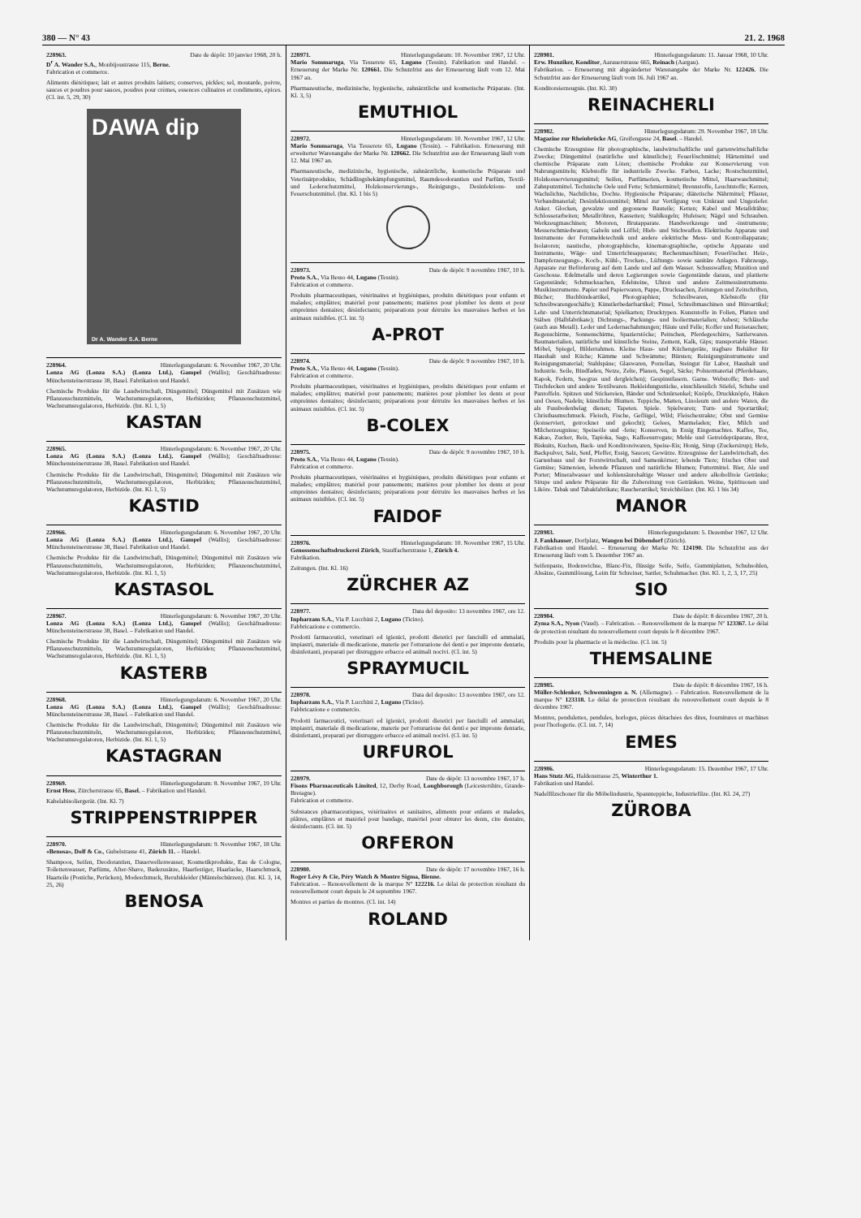380 — N° 43 21. 2. 1968
228963. Date de dépôt: 10 janvier 1968, 20 h.
D<sup>r</sup> A. Wander S.A., Monbijoustrasse 115, Berne.
Fabrication et commerce.
Aliments diététiques; lait et autres produits laitiers; conserves, pickles; sel, moutarde, poivre, sauces et poudres pour sauces, poudres pour crèmes, essences culinaires et condiments, épices. (Cl. int. 5, 29, 30)
DAWA dip
Dr A. Wander S.A. Berne
228964. Hinterlegungsdatum: 6. November 1967, 20 Uhr.
Lonza AG (Lonza S.A.) (Lonza Ltd.), Gampel (Wallis); Geschäftsadresse: Münchensteinerstrasse 38, Basel. Fabrikation und Handel.
Chemische Produkte für die Landwirtschaft, Düngemittel; Düngemittel mit Zusätzen wie Pflanzenschutzmitteln, Wachstumsregulatoren, Herbiziden; Pflanzenschutzmittel, Wachstumsregulatoren, Herbizide. (Int. Kl. 1, 5)
KASTAN
228965. Hinterlegungsdatum: 6. November 1967, 20 Uhr.
Lonza AG (Lonza S.A.) (Lonza Ltd.), Gampel (Wallis); Geschäftsadresse: Münchensteinerstrasse 38, Basel. Fabrikation und Handel.
Chemische Produkte für die Landwirtschaft, Düngemittel; Düngemittel mit Zusätzen wie Pflanzenschutzmitteln, Wachstumsregulatoren, Herbiziden; Pflanzenschutzmittel, Wachstumsregulatoren, Herbizide. (Int. Kl. 1, 5)
KASTID
228966. Hinterlegungsdatum: 6. November 1967, 20 Uhr.
Lonza AG (Lonza S.A.) (Lonza Ltd.), Gampel (Wallis); Geschäftsadresse: Münchensteinerstrasse 38, Basel. Fabrikation und Handel.
Chemische Produkte für die Landwirtschaft, Düngemittel; Düngemittel mit Zusätzen wie Pflanzenschutzmitteln, Wachstumsregulatoren, Herbiziden; Pflanzenschutzmittel, Wachstumsregulatoren, Herbizide. (Int. Kl. 1, 5)
KASTASOL
228967. Hinterlegungsdatum: 6. November 1967, 20 Uhr.
Lonza AG (Lonza S.A.) (Lonza Ltd.), Gampel (Wallis); Geschäftsadresse: Münchensteinerstrasse 38, Basel. – Fabrikation und Handel.
Chemische Produkte für die Landwirtschaft, Düngemittel; Düngemittel mit Zusätzen wie Pflanzenschutzmitteln, Wachstumsregulatoren, Herbiziden; Pflanzenschutzmittel, Wachstumsregulatoren, Herbizide. (Int. Kl. 1, 5)
KASTERB
228968. Hinterlegungsdatum: 6. November 1967, 20 Uhr.
Lonza AG (Lonza S.A.) (Lonza Ltd.), Gampel (Wallis); Geschäftsadresse: Münchensteinerstrasse 38, Basel. – Fabrikation und Handel.
Chemische Produkte für die Landwirtschaft, Düngemittel; Düngemittel mit Zusätzen wie Pflanzenschutzmitteln, Wachstumsregulatoren, Herbiziden; Pflanzenschutzmittel, Wachstumsregulatoren, Herbizide. (Int. Kl. 1, 5)
KASTAGRAN
228969. Hinterlegungsdatum: 8. November 1967, 19 Uhr.
Ernst Hess, Zürcherstrasse 65, Basel. – Fabrikation und Handel.
Kabelabisoliergerät. (Int. Kl. 7)
STRIPPENSTRIPPER
228970. Hinterlegungsdatum: 9. November 1967, 18 Uhr.
«Benosa», Dolf & Co., Gubelstrasse 41, Zürich 11. – Handel.
Shampoos, Seifen, Deodorantien, Dauerwellenwasser, Kosmetikprodukte, Eau de Cologne, Toilettenwasser, Parfüms, After-Shave, Badezusätze, Haarfestiger, Haarlacke, Haarschmuck, Haarteile (Postiche, Perücken), Modeschmuck, Berufskleider (Mäntelschürzen). (Int. Kl. 3, 14, 25, 26)
BENOSA
228971. Hinterlegungsdatum: 10. November 1967, 12 Uhr.
Mario Sommaruga, Via Tesserete 65, Lugano (Tessin). Fabrikation und Handel. – Erneuerung der Marke Nr. 120661. Die Schutzfrist aus der Erneuerung läuft vom 12. Mai 1967 an.
Pharmazeutische, medizinische, hygienische, zahnärztliche und kosmetische Präparate. (Int. Kl. 3, 5)
EMUTHIOL
228972. Hinterlegungsdatum: 10. November 1967, 12 Uhr.
Mario Sommaruga, Via Tesserete 65, Lugano (Tessin). – Fabrikation. Erneuerung mit erweiterter Warenangabe der Marke Nr. 120662. Die Schutzfrist aus der Erneuerung läuft vom 12. Mai 1967 an.
Pharmazeutische, medizinische, hygienische, zahnärztliche, kosmetische Präparate und Veterinärprodukte, Schädlingsbekämpfungsmittel, Raumdesodorantien und Parfüm, Textil- und Lederschutzmittel, Holzkonservierungs-, Reinigungs-, Desinfektions- und Feuerschutzmittel. (Int. Kl. 1 bis 5)
228973. Date de dépôt: 9 novembre 1967, 10 h.
Proto S.A., Via Besso 44, Lugano (Tessin).
Fabrication et commerce.
Produits pharmaceutiques, vétérinaires et hygiéniques, produits diététiques pour enfants et malades; emplâtres; matériel pour pansements; matières pour plomber les dents et pour empreintes dentaires; désinfectants; préparations pour détruire les mauvaises herbes et les animaux nuisibles. (Cl. int. 5)
A-PROT
228974. Date de dépôt: 9 novembre 1967, 10 h.
Proto S.A., Via Besso 44, Lugano (Tessin).
Fabrication et commerce.
Produits pharmaceutiques, vétérinaires et hygiéniques, produits diététiques pour enfants et malades; emplâtres; matériel pour pansements; matières pour plomber les dents et pour empreintes dentaires; désinfectants; préparations pour détruire les mauvaises herbes et les animaux nuisibles. (Cl. int. 5)
B-COLEX
228975. Date de dépôt: 9 novembre 1967, 10 h.
Proto S.A., Via Besso 44, Lugano (Tessin).
Fabrication et commerce.
Produits pharmaceutiques, vétérinaires et hygiéniques, produits diététiques pour enfants et malades; emplâtres; matériel pour pansements; matières pour plomber les dents et pour empreintes dentaires; désinfectants; préparations pour détruire les mauvaises herbes et les animaux nuisibles. (Cl. int. 5)
FAIDOF
228976. Hinterlegungsdatum: 10. November 1967, 15 Uhr.
Genossenschaftsdruckerei Zürich, Stauffacherstrasse 1, Zürich 4.
Fabrikation.
Zeitungen. (Int. Kl. 16)
ZÜRCHER AZ
228977. Data del deposito: 13 novembre 1967, ore 12.
Inpharzam S.A., Via P. Lucchini 2, Lugano (Ticino).
Fabbricazione e commercio.
Prodotti farmaceutici, veterinari ed igienici, prodotti dietetici per fanciulli ed ammalati, impiastri, materiale di medicazione, materie per l'otturazione dei denti e per impronte dentarie, disinfettanti, preparati per distruggere erbacce ed animali nocivi. (Cl. int. 5)
SPRAYMUCIL
228978. Data del deposito: 13 novembre 1967, ore 12.
Inpharzam S.A., Via P. Lucchini 2, Lugano (Ticino).
Fabbricazione e commercio.
Prodotti farmaceutici, veterinari ed igienici, prodotti dietetici per fanciulli ed ammalati, impiastri, materiale di medicazione, materie per l'otturazione dei denti e per impronte dentarie, disinfettanti, preparati per distruggere erbacce ed animali nocivi. (Cl. int. 5)
URFUROL
228979. Date de dépôt: 13 novembre 1967, 17 h.
Fisons Pharmaceuticals Limited, 12, Derby Road, Loughborough (Leicestershire, Grande-Bretagne).
Fabrication et commerce.
Substances pharmaceutiques, vétérinaires et sanitaires, aliments pour enfants et malades, plâtres, emplâtres et matériel pour bandage, matériel pour obturer les dents, cire dentaire, désinfectants. (Cl. int. 5)
ORFERON
228980. Date de dépôt: 17 novembre 1967, 16 h.
Roger Lévy & Cie, Péry Watch & Montre Sigma, Bienne.
Fabrication. – Renouvellement de la marque N° 122216. Le délai de protection résultant du renouvellement court depuis le 24 septembre 1967.
Montres et parties de montres. (Cl. int. 14)
ROLAND
228981. Hinterlegungsdatum: 11. Januar 1968, 10 Uhr.
Erw. Hunziker, Konditor, Aarauerstrasse 665, Reinach (Aargau).
Fabrikation. – Erneuerung mit abgeänderter Warenangabe der Marke Nr. 122426. Die Schutzfrist aus der Erneuerung läuft vom 16. Juli 1967 an.
Konditoreierzeugnis. (Int. Kl. 30)
REINACHERLI
228982. Hinterlegungsdatum: 29. November 1967, 18 Uhr.
Magazine zur Rheinbrücke AG, Greifengasse 24, Basel. – Handel.
Chemische Erzeugnisse für photographische, landwirtschaftliche und gartenwirtschaftliche Zwecke; Düngemittel (natürliche und künstliche); Feuerlöschmittel; Härtemittel und chemische Präparate zum Löten; chemische Produkte zur Konservierung von Nahrungsmitteln; Klebstoffe für industrielle Zwecke. Farben, Lacke; Rostschutzmittel, Holzkonservierungsmittel; Seifen, Parfümerien, kosmetische Mittel, Haarwaschmittel; Zahnputzmittel. Technische Oele und Fette; Schmiermittel; Brennstoffe, Leuchtstoffe; Kerzen, Wachslichte, Nachtlichte, Dochte. Hygienische Präparate; diätetische Nährmittel; Pflaster, Verbandmaterial; Desinfektionsmittel; Mittel zur Vertilgung von Unkraut und Ungeziefer. Anker. Glocken, gewalzte und gegossene Bauteile; Ketten; Kabel und Metalldrähte; Schlosserarbeiten; Metallröhren, Kassetten; Stahlkugeln; Hufeisen; Nägel und Schrauben. Werkzeugmaschinen; Motoren, Brutapparate. Handwerkzeuge und -instrumente; Messerschmiedwaren; Gabeln und Löffel; Hieb- und Stichwaffen. Elektrische Apparate und Instrumente der Fernmeldetechnik und andere elektrische Mess- und Kontrollapparate; Isolatoren; nautische, photographische, kinematographische, optische Apparate und Instrumente, Wäge- und Unterrichtsapparate; Rechenmaschinen; Feuerlöscher. Heiz-, Dampferzeugungs-, Koch-, Kühl-, Trocken-, Lüftungs- sowie sanitäre Anlagen. Fahrzeuge, Apparate zur Beförderung auf dem Lande und auf dem Wasser. Schusswaffen; Munition und Geschosse. Edelmetalle und deren Legierungen sowie Gegenstände daraus, und plattierte Gegenstände; Schmucksachen, Edelsteine, Uhren und andere Zeitmessinstrumente. Musikinstrumente. Papier und Papierwaren, Pappe, Drucksachen, Zeitungen und Zeitschriften, Bücher; Buchbindeartikel, Photographien; Schreibwaren, Klebstoffe (für Schreibwarengeschäfte); Künstlerbedarfsartikel; Pinsel, Schreibmaschinen und Büroartikel; Lehr- und Unterrichtsmaterial; Spielkarten; Drucktypen. Kunststoffe in Folien, Platten und Stäben (Halbfabrikate); Dichtungs-, Packungs- und Isoliermaterialien; Asbest; Schläuche (auch aus Metall). Leder und Ledernachahmungen; Häute und Felle; Koffer und Reisetaschen; Regenschirme, Sonnenschirme, Spazierstöcke; Peitschen, Pferdegeschirre, Sattlerwaren. Baumaterialien, natürliche und künstliche Steine, Zement, Kalk, Gips; transportable Häuser. Möbel, Spiegel, Bilderrahmen. Kleine Haus- und Küchengeräte, tragbare Behälter für Haushalt und Küche; Kämme und Schwämme; Bürsten; Reinigungsinstrumente und Reinigungsmaterial; Stahlspäne; Glaswaren, Porzellan, Steingut für Labor, Haushalt und Industrie. Seile, Bindfaden, Netze, Zelte, Planen, Segel, Säcke; Polstermaterial (Pferdehaare, Kapok, Federn, Seegras und dergleichen); Gespinstfasern. Garne. Webstoffe; Bett- und Tischdecken und andere Textilwaren. Bekleidungsstücke, einschliesslich Stiefel, Schuhe und Pantoffeln. Spitzen und Stickereien, Bänder und Schnürsenkel; Knöpfe, Druckknöpfe, Haken und Oesen, Nadeln; künstliche Blumen. Teppiche, Matten, Linoleum und andere Waren, die als Fussbodenbelag dienen; Tapeten. Spiele. Spielwaren; Turn- und Sportartikel; Christbaumschmuck. Fleisch, Fische, Geflügel, Wild; Fleischextrakte; Obst und Gemüse (konserviert, getrocknet und gekocht); Gelees, Marmeladen; Eier, Milch und Milcherzeugnisse; Speiseöle und -fette; Konserven, in Essig Eingemachtes. Kaffee, Tee, Kakao, Zucker, Reis, Tapioka, Sago, Kaffeesurrogate; Mehle und Getreidepräparate, Brot, Biskuits, Kuchen, Back- und Konditoreiwaren, Speise-Eis; Honig, Sirup (Zuckersirup); Hefe, Backpulver, Salz, Senf, Pfeffer, Essig, Saucen; Gewürze. Erzeugnisse der Landwirtschaft, des Gartenbaus und der Forstwirtschaft, und Samenkörner; lebende Tiere; frisches Obst und Gemüse; Sämereien, lebende Pflanzen und natürliche Blumen; Futtermittel. Bier, Ale und Porter; Mineralwasser und kohlensäurehaltige Wasser und andere alkoholfreie Getränke; Sirupe und andere Präparate für die Zubereitung von Getränken. Weine, Spirituosen und Liköre. Tabak und Tabakfabrikate; Raucherartikel; Streichhölzer. (Int. Kl. 1 bis 34)
MANOR
228983. Hinterlegungsdatum: 5. Dezember 1967, 12 Uhr.
J. Fankhauser, Dorfplatz, Wangen bei Dübendorf (Zürich).
Fabrikation und Handel. – Erneuerung der Marke Nr. 124190. Die Schutzfrist aus der Erneuerung läuft vom 5. Dezember 1967 an.
Seifenpaste, Bodenwichse, Blanc-Fix, flüssige Seife, Seife, Gummiplatten, Schuhsohlen, Absätze, Gummilösung, Leim für Schreiner, Sattler, Schuhmacher. (Int. Kl. 1, 2, 3, 17, 25)
SIO
228984. Date de dépôt: 8 décembre 1967, 20 h.
Zyma S.A., Nyon (Vaud). – Fabrication. – Renouvellement de la marque N° 123367. Le délai de protection résultant du renouvellement court depuis le 8 décembre 1967.
Produits pour la pharmacie et la médecine. (Cl. int. 5)
THEMSALINE
228985. Date de dépôt: 8 décembre 1967, 16 h.
Müller-Schlenker, Schwenningen a. N. (Allemagne). – Fabrication. Renouvellement de la marque N° 123318. Le délai de protection résultant du renouvellement court depuis le 8 décembre 1967.
Montres, pendulettes, pendules, horloges, pièces détachées des dites, fournitures et machines pour l'horlogerie. (Cl. int. 7, 14)
EMES
228986. Hinterlegungsdatum: 15. Dezember 1967, 17 Uhr.
Hans Stutz AG, Haldenstrasse 25, Winterthur 1.
Fabrikation und Handel.
Nadelfilzschoner für die Möbelindustrie, Spannteppiche, Industriefilze. (Int. Kl. 24, 27)
ZÜROBA